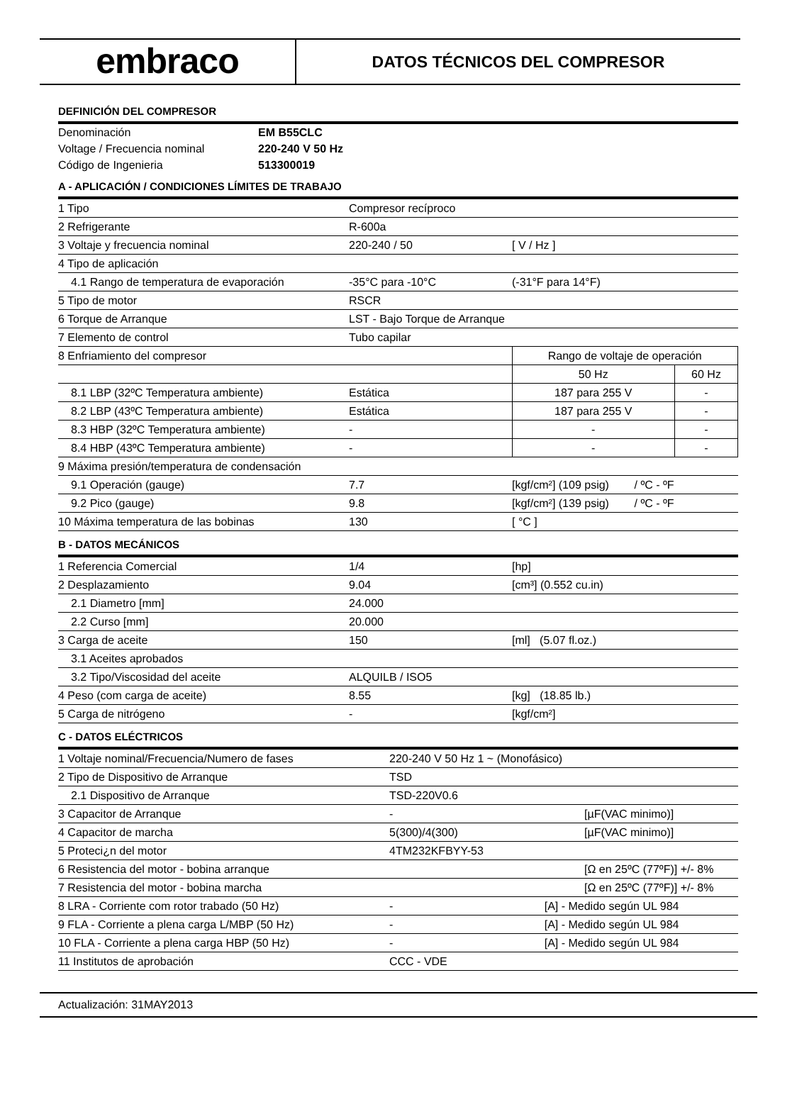embraco
DATOS TÉCNICOS DEL COMPRESOR
DEFINICIÓN DEL COMPRESOR
| Denominación | EM B55CLC |
| Voltage / Frecuencia nominal | 220-240 V 50 Hz |
| Código de Ingenieria | 513300019 |
A - APLICACIÓN / CONDICIONES LÍMITES DE TRABAJO
| 1 Tipo | Compresor recíproco | | |
| 2 Refrigerante | R-600a | | |
| 3 Voltaje y frecuencia nominal | 220-240 / 50 | [ V / Hz ] | |
| 4 Tipo de aplicación | | | |
| 4.1 Rango de temperatura de evaporación | -35°C para -10°C | (-31°F para 14°F) | |
| 5 Tipo de motor | RSCR | | |
| 6 Torque de Arranque | LST - Bajo Torque de Arranque | | |
| 7 Elemento de control | Tubo capilar | | |
| 8 Enfriamiento del compresor | | Rango de voltaje de operación | |
| | | 50 Hz | 60 Hz |
| 8.1 LBP (32ºC Temperatura ambiente) | Estática | 187 para 255 V | - |
| 8.2 LBP (43ºC Temperatura ambiente) | Estática | 187 para 255 V | - |
| 8.3 HBP (32ºC Temperatura ambiente) | - | - | - |
| 8.4 HBP (43ºC Temperatura ambiente) | - | - | - |
| 9 Máxima presión/temperatura de condensación | | | |
| 9.1 Operación (gauge) | 7.7 | [kgf/cm²] (109 psig) / ºC - ºF | |
| 9.2 Pico (gauge) | 9.8 | [kgf/cm²] (139 psig) / ºC - ºF | |
| 10 Máxima temperatura de las bobinas | 130 | [ °C ] | |
B - DATOS MECÁNICOS
| 1 Referencia Comercial | 1/4 | [hp] |
| 2 Desplazamiento | 9.04 | [cm³] (0.552 cu.in) |
| 2.1 Diametro [mm] | 24.000 | |
| 2.2 Curso [mm] | 20.000 | |
| 3 Carga de aceite | 150 | [ml] (5.07 fl.oz.) |
| 3.1 Aceites aprobados | | |
| 3.2 Tipo/Viscosidad del aceite | ALQUILB / ISO5 | |
| 4 Peso (com carga de aceite) | 8.55 | [kg] (18.85 lb.) |
| 5 Carga de nitrógeno | - | [kgf/cm²] |
C - DATOS ELÉCTRICOS
| 1 Voltaje nominal/Frecuencia/Numero de fases | 220-240 V 50 Hz 1 ~ (Monofásico) | |
| 2 Tipo de Dispositivo de Arranque | TSD | |
| 2.1 Dispositivo de Arranque | TSD-220V0.6 | |
| 3 Capacitor de Arranque | - | [µF(VAC minimo)] |
| 4 Capacitor de marcha | 5(300)/4(300) | [µF(VAC minimo)] |
| 5 Protеci¿n del motor | 4TM232KFBYY-53 | |
| 6 Resistencia del motor - bobina arranque | | [Ω en 25ºC (77ºF)] +/- 8% |
| 7 Resistencia del motor - bobina marcha | | [Ω en 25ºC (77ºF)] +/- 8% |
| 8 LRA - Corriente com rotor trabado (50 Hz) | - [A] - Medido según UL 984 | |
| 9 FLA - Corriente a plena carga L/MBP (50 Hz) | - [A] - Medido según UL 984 | |
| 10 FLA - Corriente a plena carga HBP (50 Hz) | - [A] - Medido según UL 984 | |
| 11 Institutos de aprobación | CCC - VDE | |
Actualización: 31MAY2013